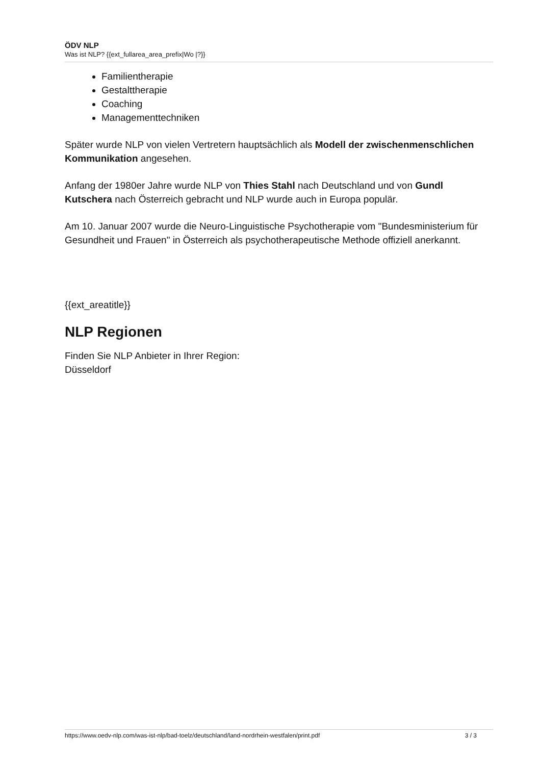ÖDV NLP
Was ist NLP? {{ext_fullarea_area_prefix|Wo |?}}
Familientherapie
Gestalttherapie
Coaching
Managementtechniken
Später wurde NLP von vielen Vertretern hauptsächlich als Modell der zwischenmenschlichen Kommunikation angesehen.
Anfang der 1980er Jahre wurde NLP von Thies Stahl nach Deutschland und von Gundl Kutschera nach Österreich gebracht und NLP wurde auch in Europa populär.
Am 10. Januar 2007 wurde die Neuro-Linguistische Psychotherapie vom "Bundesministerium für Gesundheit und Frauen" in Österreich als psychotherapeutische Methode offiziell anerkannt.
{{ext_areatitle}}
NLP Regionen
Finden Sie NLP Anbieter in Ihrer Region:
Düsseldorf
https://www.oedv-nlp.com/was-ist-nlp/bad-toelz/deutschland/land-nordrhein-westfalen/print.pdf 3 / 3